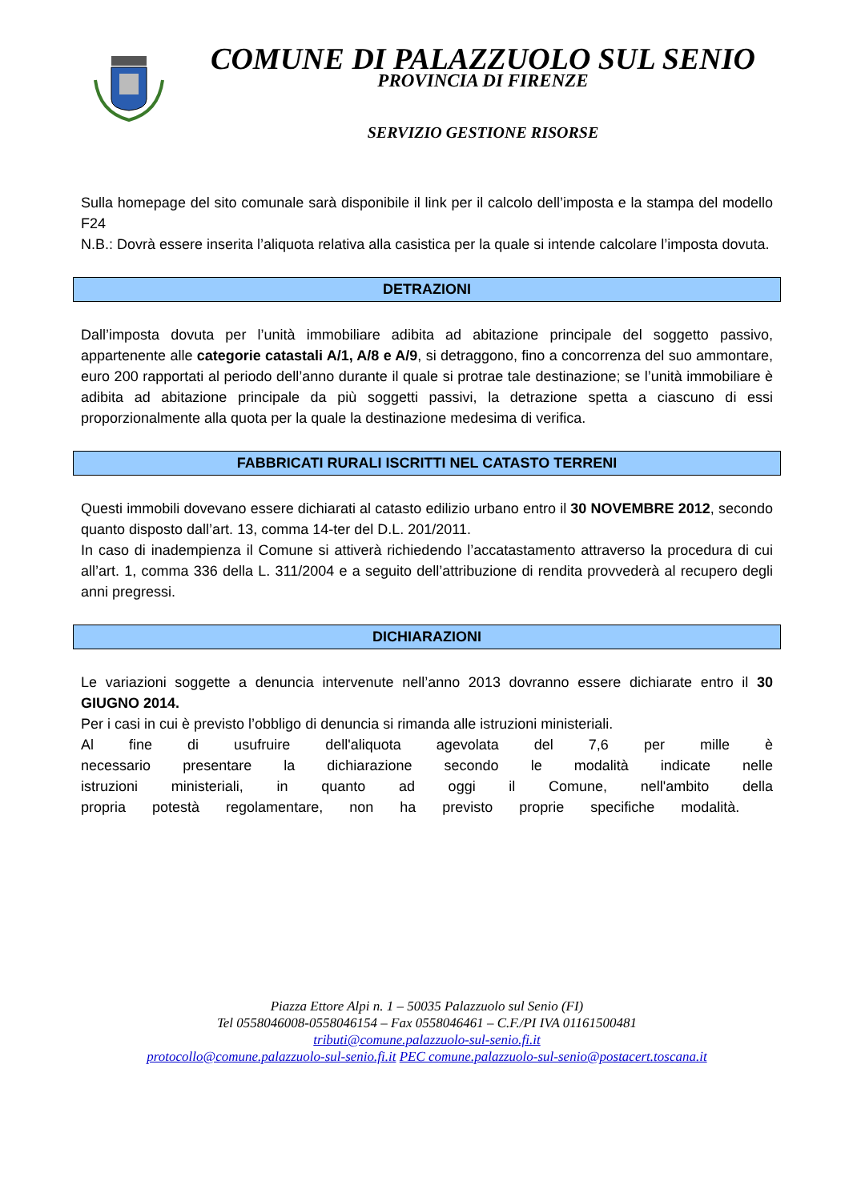COMUNE DI PALAZZUOLO SUL SENIO
PROVINCIA DI FIRENZE
SERVIZIO GESTIONE RISORSE
Sulla homepage del sito comunale sarà disponibile il link per il calcolo dell’imposta e la stampa del modello F24
N.B.: Dovrà essere inserita l’aliquota relativa alla casistica per la quale si intende calcolare l’imposta dovuta.
DETRAZIONI
Dall’imposta dovuta per l’unità immobiliare adibita ad abitazione principale del soggetto passivo, appartenente alle categorie catastali A/1, A/8 e A/9, si detraggono, fino a concorrenza del suo ammontare, euro 200 rapportati al periodo dell’anno durante il quale si protrae tale destinazione; se l’unità immobiliare è adibita ad abitazione principale da più soggetti passivi, la detrazione spetta a ciascuno di essi proporzionalmente alla quota per la quale la destinazione medesima di verifica.
FABBRICATI RURALI ISCRITTI NEL CATASTO TERRENI
Questi immobili dovevano essere dichiarati al catasto edilizio urbano entro il 30 NOVEMBRE 2012, secondo quanto disposto dall’art. 13, comma 14-ter del D.L. 201/2011.
In caso di inadempienza il Comune si attiverà richiedendo l’accatastamento attraverso la procedura di cui all’art. 1, comma 336 della L. 311/2004 e a seguito dell’attribuzione di rendita provvederà al recupero degli anni pregressi.
DICHIARAZIONI
Le variazioni soggette a denuncia intervenute nell’anno 2013 dovranno essere dichiarate entro il 30 GIUGNO 2014.
Per i casi in cui è previsto l’obbligo di denuncia si rimanda alle istruzioni ministeriali.
Al fine di usufruire dell'aliquota agevolata del 7,6 per mille è necessario presentare la dichiarazione secondo le modalità indicate nelle istruzioni ministeriali, in quanto ad oggi il Comune, nell'ambito della propria potestà regolamentare, non ha previsto proprie specifiche modalità.
Piazza Ettore Alpi n. 1 – 50035 Palazzuolo sul Senio (FI)
Tel 0558046008-0558046154 – Fax 0558046461 – C.F./PI IVA 01161500481
tributi@comune.palazzuolo-sul-senio.fi.it
protocollo@comune.palazzuolo-sul-senio.fi.it PEC comune.palazzuolo-sul-senio@postacert.toscana.it